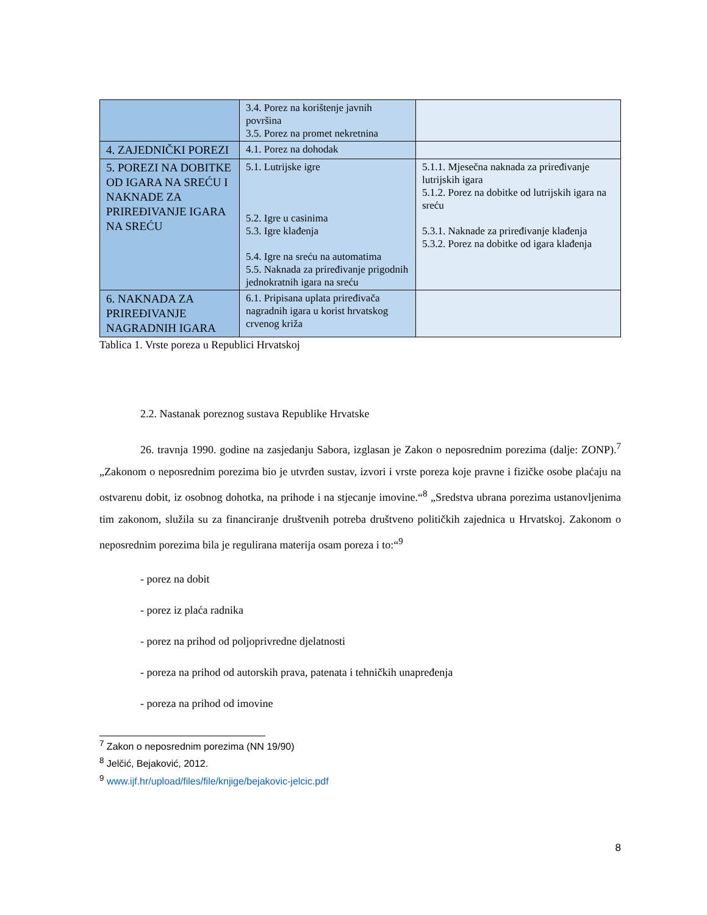| | 3.4. Porez na korištenje javnih površina 3.5. Porez na promet nekretnina | |
| 4. ZAJEDNIČKI POREZI | 4.1. Porez na dohodak | |
| 5. POREZI NA DOBITKE OD IGARA NA SREĆU I NAKNADE ZA PRIREĐIVANJE IGARA NA SREĆU | 5.1. Lutrijske igre 5.2. Igre u casinima 5.3. Igre klađenja 5.4. Igre na sreću na automatima 5.5. Naknada za priređivanje prigodnih jednokratnih igara na sreću | 5.1.1. Mjesečna naknada za priređivanje lutrijskih igara 5.1.2. Porez na dobitke od lutrijskih igara na sreću 5.3.1. Naknade za priređivanje klađenja 5.3.2. Porez na dobitke od igara klađenja |
| 6. NAKNADA ZA PRIREĐIVANJE NAGRADNIH IGARA | 6.1. Pripisana uplata priređivača nagradnih igara u korist hrvatskog crvenog križa | |
Tablica 1. Vrste poreza u Republici Hrvatskoj
2.2. Nastanak poreznog sustava Republike Hrvatske
26. travnja 1990. godine na zasjedanju Sabora, izglasan je Zakon o neposrednim porezima (dalje: ZONP).<sup>7</sup> „Zakonom o neposrednim porezima bio je utvrđen sustav, izvori i vrste poreza koje pravne i fizičke osobe plaćaju na ostvarenu dobit, iz osobnog dohotka, na prihode i na stjecanje imovine.“<sup>8</sup> „Sredstva ubrana porezima ustanovljenima tim zakonom, služila su za financiranje društvenih potreba društveno političkih zajednica u Hrvatskoj. Zakonom o neposrednim porezima bila je regulirana materija osam poreza i to:“<sup>9</sup>
- porez na dobit
- porez iz plaća radnika
- porez na prihod od poljoprivredne djelatnosti
- poreza na prihod od autorskih prava, patenata i tehničkih unapređenja
- poreza na prihod od imovine
<sup>7</sup> Zakon o neposrednim porezima (NN 19/90)
<sup>8</sup> Jelčić, Bejaković, 2012.
<sup>9</sup> www.ijf.hr/upload/files/file/knjige/bejakovic-jelcic.pdf
8